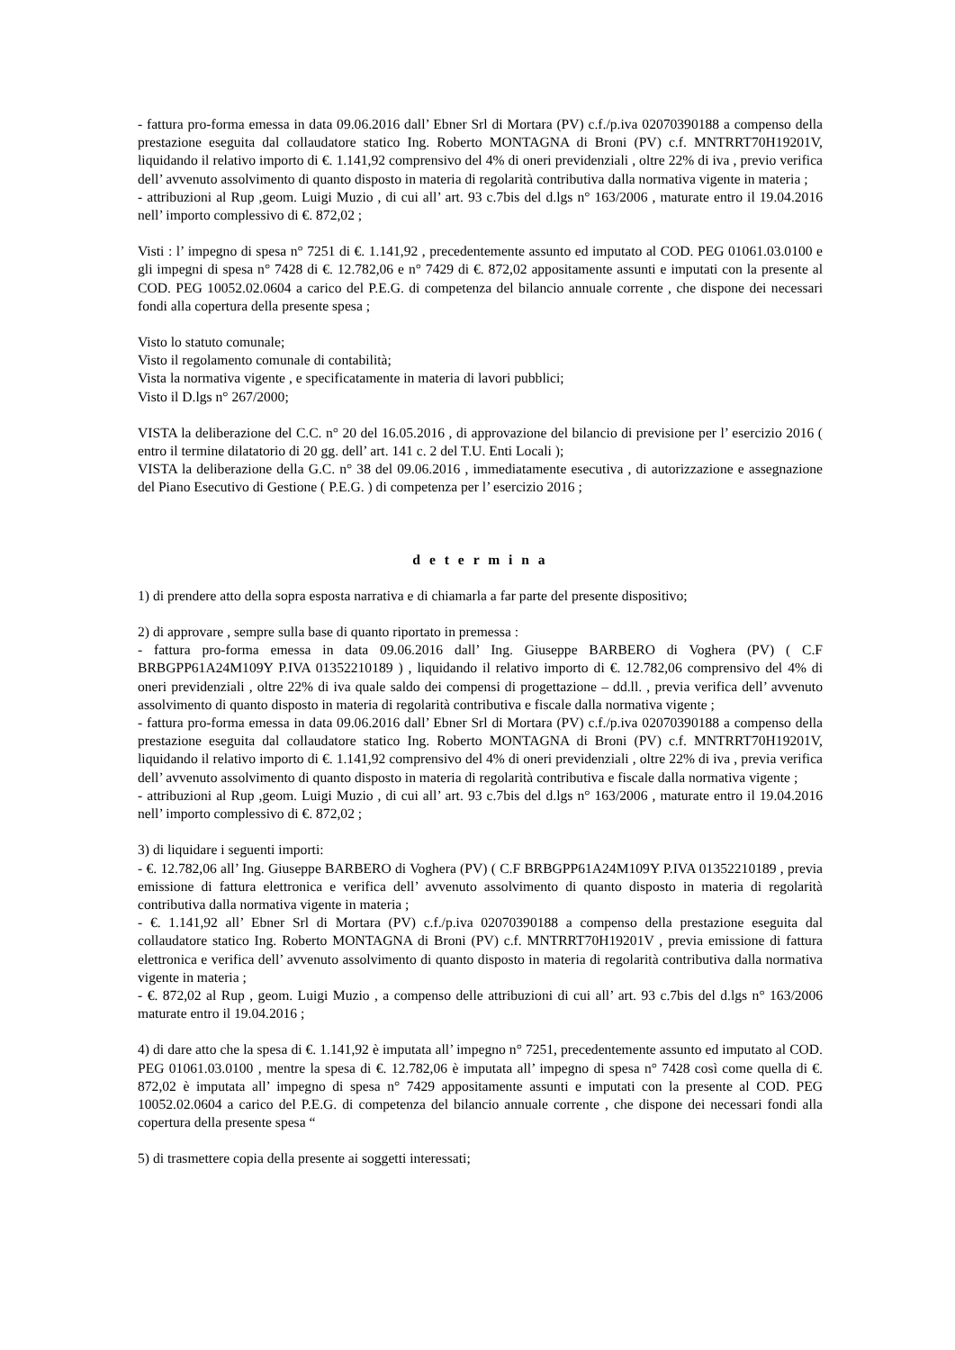- fattura pro-forma emessa in data 09.06.2016 dall’ Ebner Srl di Mortara (PV) c.f./p.iva 02070390188 a compenso della prestazione eseguita dal collaudatore statico Ing. Roberto MONTAGNA di Broni (PV) c.f. MNTRRT70H19201V, liquidando il relativo importo di €. 1.141,92 comprensivo del 4% di oneri previdenziali , oltre 22% di iva , previo verifica dell’ avvenuto assolvimento di quanto disposto in materia di regolarità contributiva dalla normativa vigente in materia ;
- attribuzioni al Rup ,geom. Luigi Muzio , di cui all’ art. 93 c.7bis del d.lgs n° 163/2006 , maturate entro il 19.04.2016 nell’ importo complessivo di €. 872,02 ;
Visti : l’ impegno di spesa n° 7251 di €. 1.141,92 , precedentemente assunto ed imputato al COD. PEG 01061.03.0100 e gli impegni di spesa n° 7428 di €. 12.782,06 e n° 7429 di €. 872,02 appositamente assunti e imputati con la presente al COD. PEG 10052.02.0604 a carico del P.E.G. di competenza del bilancio annuale corrente , che dispone dei necessari fondi alla copertura della presente spesa ;
Visto lo statuto comunale;
Visto il regolamento comunale di contabilità;
Vista la normativa vigente , e specificatamente in materia di lavori pubblici;
Visto il D.lgs n° 267/2000;
VISTA la deliberazione del C.C. n° 20 del 16.05.2016 , di approvazione del bilancio di previsione per l’ esercizio 2016 ( entro il termine dilatatorio di 20 gg. dell’ art. 141 c. 2 del T.U. Enti Locali );
VISTA la deliberazione della G.C. n° 38 del 09.06.2016 , immediatamente esecutiva , di autorizzazione e assegnazione del Piano Esecutivo di Gestione ( P.E.G. ) di competenza per l’ esercizio 2016 ;
d e t e r m i n a
1) di prendere atto della sopra esposta narrativa e di chiamarla a far parte del presente dispositivo;
2) di approvare , sempre sulla base di quanto riportato in premessa :
- fattura pro-forma emessa in data 09.06.2016 dall’ Ing. Giuseppe BARBERO di Voghera (PV) ( C.F BRBGPP61A24M109Y P.IVA 01352210189 ) , liquidando il relativo importo di €. 12.782,06 comprensivo del 4% di oneri previdenziali , oltre 22% di iva quale saldo dei compensi di progettazione – dd.ll. , previa verifica dell’ avvenuto assolvimento di quanto disposto in materia di regolarità contributiva e fiscale dalla normativa vigente ;
- fattura pro-forma emessa in data 09.06.2016 dall’ Ebner Srl di Mortara (PV) c.f./p.iva 02070390188 a compenso della prestazione eseguita dal collaudatore statico Ing. Roberto MONTAGNA di Broni (PV) c.f. MNTRRT70H19201V, liquidando il relativo importo di €. 1.141,92 comprensivo del 4% di oneri previdenziali , oltre 22% di iva , previa verifica dell’ avvenuto assolvimento di quanto disposto in materia di regolarità contributiva e fiscale dalla normativa vigente ;
- attribuzioni al Rup ,geom. Luigi Muzio , di cui all’ art. 93 c.7bis del d.lgs n° 163/2006 , maturate entro il 19.04.2016 nell’ importo complessivo di €. 872,02 ;
3) di liquidare i seguenti importi:
- €. 12.782,06 all’ Ing. Giuseppe BARBERO di Voghera (PV) ( C.F BRBGPP61A24M109Y P.IVA 01352210189 , previa emissione di fattura elettronica e verifica dell’ avvenuto assolvimento di quanto disposto in materia di regolarità contributiva dalla normativa vigente in materia ;
- €. 1.141,92 all’ Ebner Srl di Mortara (PV) c.f./p.iva 02070390188 a compenso della prestazione eseguita dal collaudatore statico Ing. Roberto MONTAGNA di Broni (PV) c.f. MNTRRT70H19201V , previa emissione di fattura elettronica e verifica dell’ avvenuto assolvimento di quanto disposto in materia di regolarità contributiva dalla normativa vigente in materia ;
- €. 872,02 al Rup , geom. Luigi Muzio , a compenso delle attribuzioni di cui all’ art. 93 c.7bis del d.lgs n° 163/2006 maturate entro il 19.04.2016 ;
4) di dare atto che la spesa di €. 1.141,92 è imputata all’ impegno n° 7251, precedentemente assunto ed imputato al COD. PEG 01061.03.0100 , mentre la spesa di €. 12.782,06 è imputata all’ impegno di spesa n° 7428 così come quella di €. 872,02 è imputata all’ impegno di spesa n° 7429 appositamente assunti e imputati con la presente al COD. PEG 10052.02.0604 a carico del P.E.G. di competenza del bilancio annuale corrente , che dispone dei necessari fondi alla copertura della presente spesa “
5) di trasmettere copia della presente ai soggetti interessati;